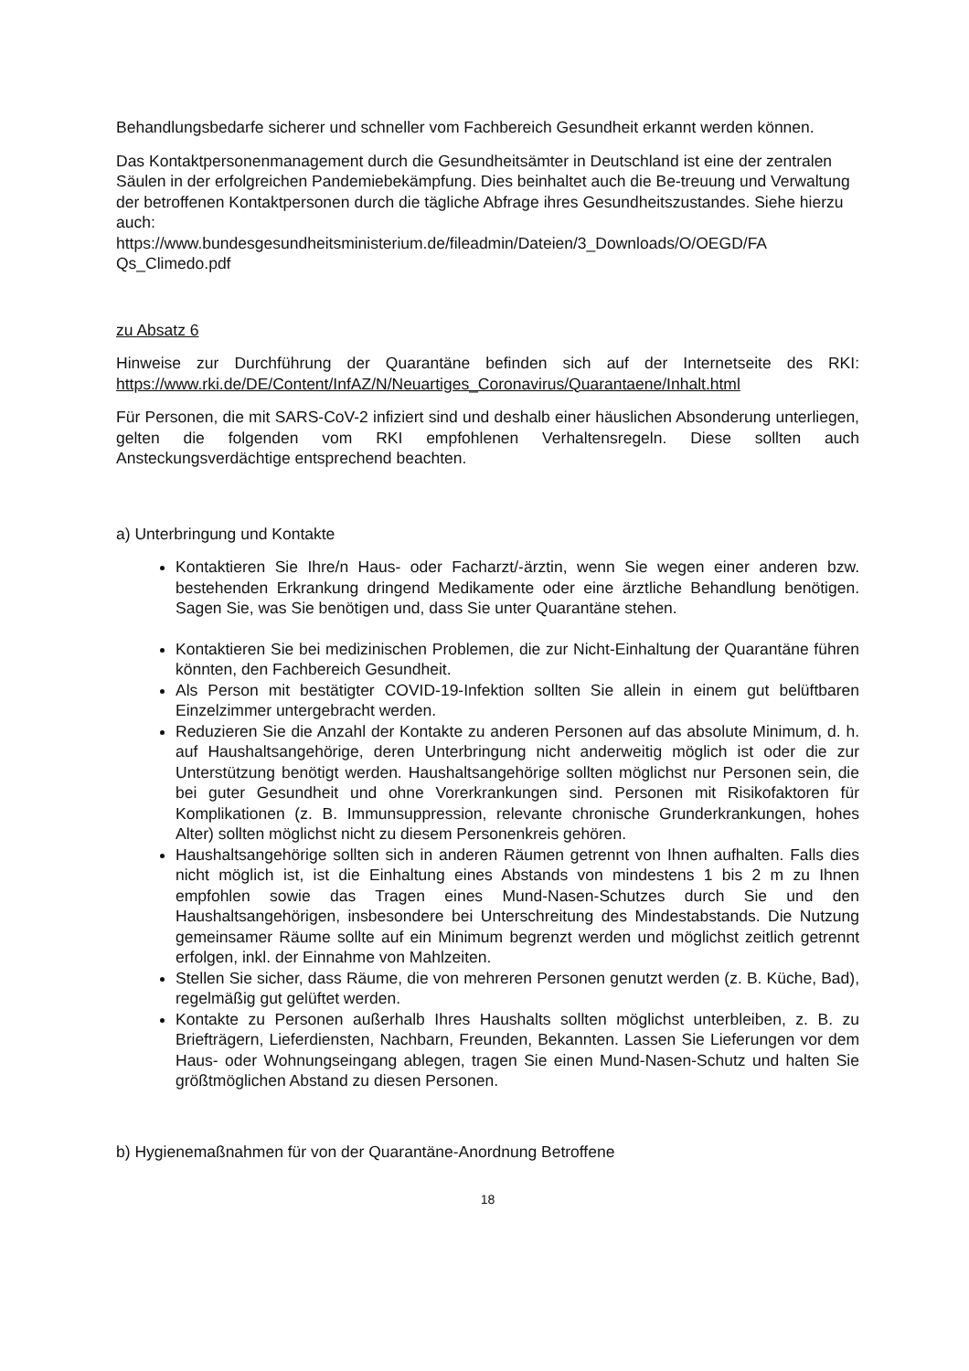Behandlungsbedarfe sicherer und schneller vom Fachbereich Gesundheit erkannt werden können.
Das Kontaktpersonenmanagement durch die Gesundheitsämter in Deutschland ist eine der zentralen Säulen in der erfolgreichen Pandemiebekämpfung. Dies beinhaltet auch die Be-treuung und Verwaltung der betroffenen Kontaktpersonen durch die tägliche Abfrage ihres Gesundheitszustandes. Siehe hierzu auch:
https://www.bundesgesundheitsministerium.de/fileadmin/Dateien/3_Downloads/O/OEGD/FA Qs_Climedo.pdf
zu Absatz 6
Hinweise zur Durchführung der Quarantäne befinden sich auf der Internetseite des RKI: https://www.rki.de/DE/Content/InfAZ/N/Neuartiges_Coronavirus/Quarantaene/Inhalt.html
Für Personen, die mit SARS-CoV-2 infiziert sind und deshalb einer häuslichen Absonderung unterliegen, gelten die folgenden vom RKI empfohlenen Verhaltensregeln. Diese sollten auch Ansteckungsverdächtige entsprechend beachten.
a) Unterbringung und Kontakte
Kontaktieren Sie Ihre/n Haus- oder Facharzt/-ärztin, wenn Sie wegen einer anderen bzw. bestehenden Erkrankung dringend Medikamente oder eine ärztliche Behandlung benötigen. Sagen Sie, was Sie benötigen und, dass Sie unter Quarantäne stehen.
Kontaktieren Sie bei medizinischen Problemen, die zur Nicht-Einhaltung der Quarantäne führen könnten, den Fachbereich Gesundheit.
Als Person mit bestätigter COVID-19-Infektion sollten Sie allein in einem gut belüftbaren Einzelzimmer untergebracht werden.
Reduzieren Sie die Anzahl der Kontakte zu anderen Personen auf das absolute Minimum, d. h. auf Haushaltsangehörige, deren Unterbringung nicht anderweitig möglich ist oder die zur Unterstützung benötigt werden. Haushaltsangehörige sollten möglichst nur Personen sein, die bei guter Gesundheit und ohne Vorerkrankungen sind. Personen mit Risikofaktoren für Komplikationen (z. B. Immunsuppression, relevante chronische Grunderkrankungen, hohes Alter) sollten möglichst nicht zu diesem Personenkreis gehören.
Haushaltsangehörige sollten sich in anderen Räumen getrennt von Ihnen aufhalten. Falls dies nicht möglich ist, ist die Einhaltung eines Abstands von mindestens 1 bis 2 m zu Ihnen empfohlen sowie das Tragen eines Mund-Nasen-Schutzes durch Sie und den Haushaltsangehörigen, insbesondere bei Unterschreitung des Mindestabstands. Die Nutzung gemeinsamer Räume sollte auf ein Minimum begrenzt werden und möglichst zeitlich getrennt erfolgen, inkl. der Einnahme von Mahlzeiten.
Stellen Sie sicher, dass Räume, die von mehreren Personen genutzt werden (z. B. Küche, Bad), regelmäßig gut gelüftet werden.
Kontakte zu Personen außerhalb Ihres Haushalts sollten möglichst unterbleiben, z. B. zu Briefträgern, Lieferdiensten, Nachbarn, Freunden, Bekannten. Lassen Sie Lieferungen vor dem Haus- oder Wohnungseingang ablegen, tragen Sie einen Mund-Nasen-Schutz und halten Sie größtmöglichen Abstand zu diesen Personen.
b) Hygienemaßnahmen für von der Quarantäne-Anordnung Betroffene
18